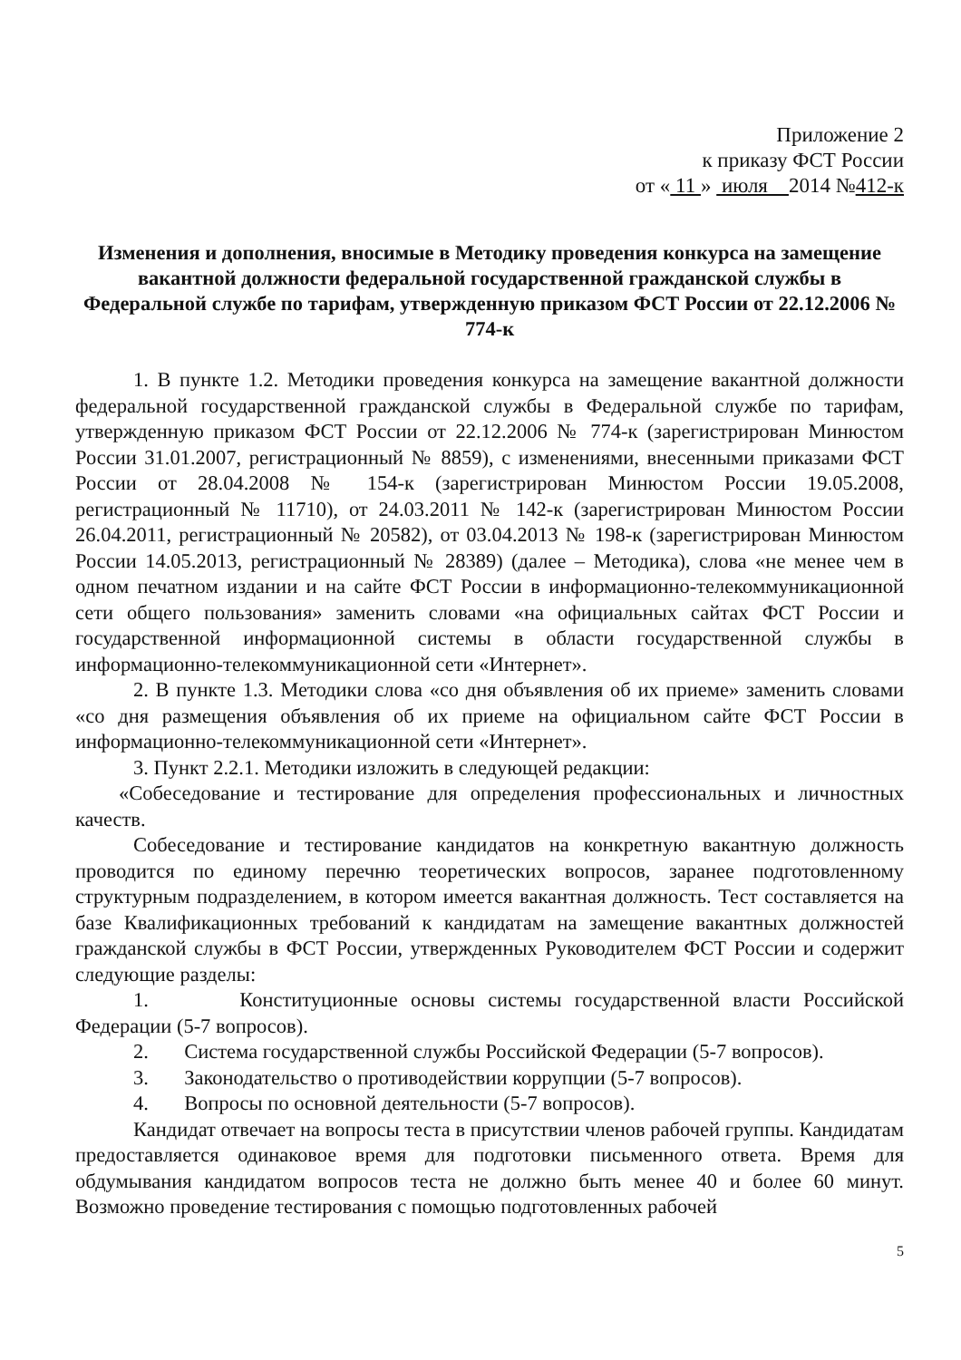Приложение 2
к приказу ФСТ России
от « 11 » июля 2014 №412-к
Изменения и дополнения, вносимые в Методику проведения конкурса на замещение вакантной должности федеральной государственной гражданской службы в Федеральной службе по тарифам, утвержденную приказом ФСТ России от 22.12.2006 № 774-к
1. В пункте 1.2. Методики проведения конкурса на замещение вакантной должности федеральной государственной гражданской службы в Федеральной службе по тарифам, утвержденную приказом ФСТ России от 22.12.2006 № 774-к (зарегистрирован Минюстом России 31.01.2007, регистрационный № 8859), с изменениями, внесенными приказами ФСТ России от 28.04.2008 № 154-к (зарегистрирован Минюстом России 19.05.2008, регистрационный № 11710), от 24.03.2011 № 142-к (зарегистрирован Минюстом России 26.04.2011, регистрационный № 20582), от 03.04.2013 № 198-к (зарегистрирован Минюстом России 14.05.2013, регистрационный № 28389) (далее – Методика), слова «не менее чем в одном печатном издании и на сайте ФСТ России в информационно-телекоммуникационной сети общего пользования» заменить словами «на официальных сайтах ФСТ России и государственной информационной системы в области государственной службы в информационно-телекоммуникационной сети «Интернет».
2. В пункте 1.3. Методики слова «со дня объявления об их приеме» заменить словами «со дня размещения объявления об их приеме на официальном сайте ФСТ России в информационно-телекоммуникационной сети «Интернет».
3. Пункт 2.2.1. Методики изложить в следующей редакции:
«Собеседование и тестирование для определения профессиональных и личностных качеств.
Собеседование и тестирование кандидатов на конкретную вакантную должность проводится по единому перечню теоретических вопросов, заранее подготовленному структурным подразделением, в котором имеется вакантная должность. Тест составляется на базе Квалификационных требований к кандидатам на замещение вакантных должностей гражданской службы в ФСТ России, утвержденных Руководителем ФСТ России и содержит следующие разделы:
1. Конституционные основы системы государственной власти Российской Федерации (5-7 вопросов).
2. Система государственной службы Российской Федерации (5-7 вопросов).
3. Законодательство о противодействии коррупции (5-7 вопросов).
4. Вопросы по основной деятельности (5-7 вопросов).
Кандидат отвечает на вопросы теста в присутствии членов рабочей группы. Кандидатам предоставляется одинаковое время для подготовки письменного ответа. Время для обдумывания кандидатом вопросов теста не должно быть менее 40 и более 60 минут. Возможно проведение тестирования с помощью подготовленных рабочей
5